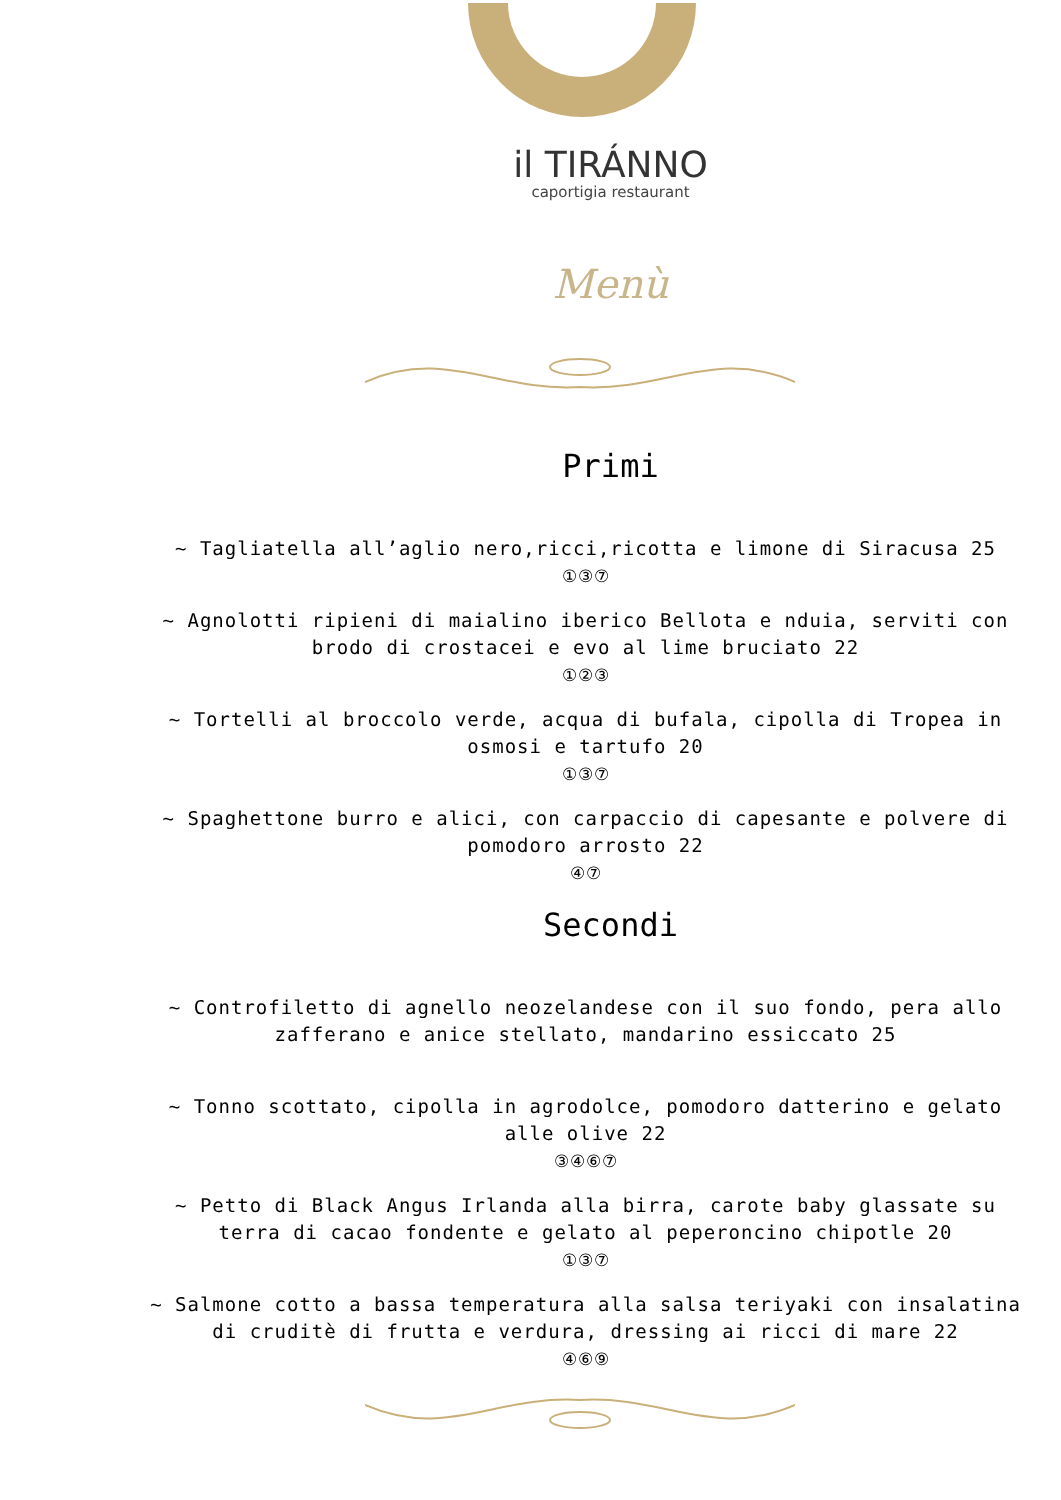il TIRÁNNO
caportigia restaurant
Menù
Primi
~ Tagliatella all’aglio nero,ricci,ricotta e limone di Siracusa 25
①③⑦
~ Agnolotti ripieni di maialino iberico Bellota e nduia, serviti con brodo di crostacei e evo al lime bruciato 22
①②③
~ Tortelli al broccolo verde, acqua di bufala, cipolla di Tropea in osmosi e tartufo 20
①③⑦
~ Spaghettone burro e alici, con carpaccio di capesante e polvere di pomodoro arrosto 22
④⑦
Secondi
~ Controfiletto di agnello neozelandese con il suo fondo, pera allo zafferano e anice stellato, mandarino essiccato 25
~ Tonno scottato, cipolla in agrodolce, pomodoro datterino e gelato alle olive 22
③④⑥⑦
~ Petto di Black Angus Irlanda alla birra, carote baby glassate su terra di cacao fondente e gelato al peperoncino chipotle 20
①③⑦
~ Salmone cotto a bassa temperatura alla salsa teriyaki con insalatina di cruditè di frutta e verdura, dressing ai ricci di mare 22
④⑥⑨